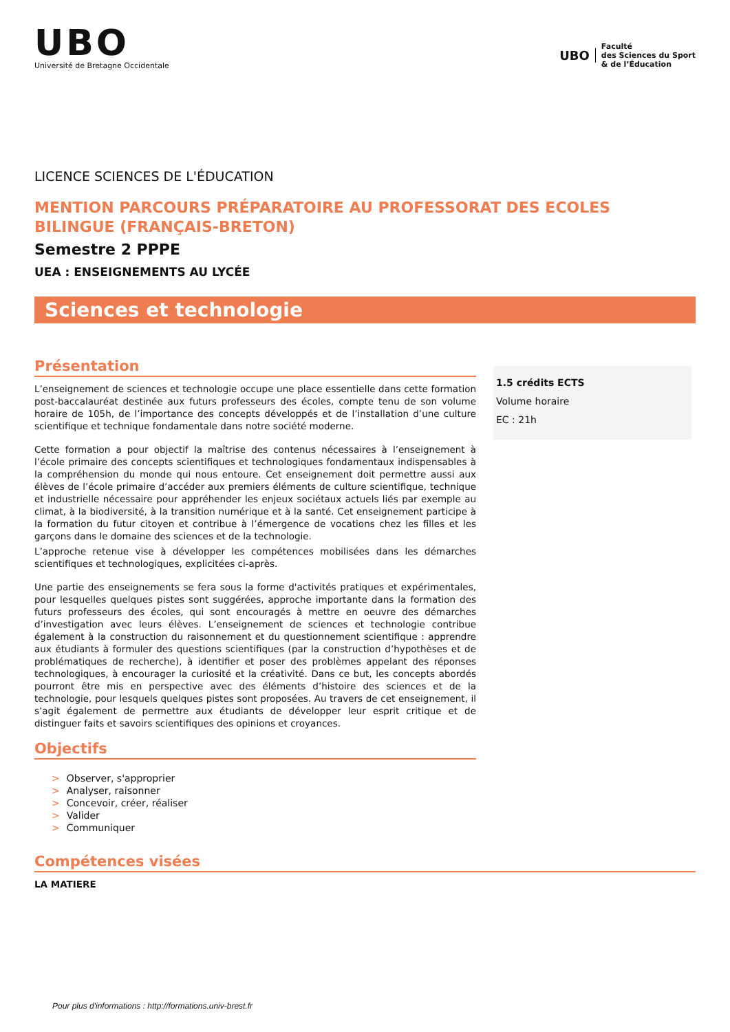UBO
Université de Bretagne Occidentale
UBO Faculté
des Sciences du Sport
& de l’Éducation
LICENCE SCIENCES DE L'ÉDUCATION
MENTION PARCOURS PRÉPARATOIRE AU PROFESSORAT DES ECOLES BILINGUE (FRANÇAIS-BRETON)
Semestre 2 PPPE
UEA : ENSEIGNEMENTS AU LYCÉE
Sciences et technologie
Présentation
L’enseignement de sciences et technologie occupe une place essentielle dans cette formation post-baccalauréat destinée aux futurs professeurs des écoles, compte tenu de son volume horaire de 105h, de l’importance des concepts développés et de l’installation d’une culture scientifique et technique fondamentale dans notre société moderne.
Cette formation a pour objectif la maîtrise des contenus nécessaires à l’enseignement à l’école primaire des concepts scientifiques et technologiques fondamentaux indispensables à la compréhension du monde qui nous entoure. Cet enseignement doit permettre aussi aux élèves de l’école primaire d’accéder aux premiers éléments de culture scientifique, technique et industrielle nécessaire pour appréhender les enjeux sociétaux actuels liés par exemple au climat, à la biodiversité, à la transition numérique et à la santé. Cet enseignement participe à la formation du futur citoyen et contribue à l’émergence de vocations chez les filles et les garçons dans le domaine des sciences et de la technologie.
L’approche retenue vise à développer les compétences mobilisées dans les démarches scientifiques et technologiques, explicitées ci-après.
Une partie des enseignements se fera sous la forme d'activités pratiques et expérimentales, pour lesquelles quelques pistes sont suggérées, approche importante dans la formation des futurs professeurs des écoles, qui sont encouragés à mettre en oeuvre des démarches d’investigation avec leurs élèves. L’enseignement de sciences et technologie contribue également à la construction du raisonnement et du questionnement scientifique : apprendre aux étudiants à formuler des questions scientifiques (par la construction d’hypothèses et de problématiques de recherche), à identifier et poser des problèmes appelant des réponses technologiques, à encourager la curiosité et la créativité. Dans ce but, les concepts abordés pourront être mis en perspective avec des éléments d’histoire des sciences et de la technologie, pour lesquels quelques pistes sont proposées. Au travers de cet enseignement, il s’agit également de permettre aux étudiants de développer leur esprit critique et de distinguer faits et savoirs scientifiques des opinions et croyances.
Objectifs
> Observer, s'approprier
> Analyser, raisonner
> Concevoir, créer, réaliser
> Valider
> Communiquer
1.5 crédits ECTS
Volume horaire
EC : 21h
Compétences visées
LA MATIERE
Pour plus d'informations : http://formations.univ-brest.fr